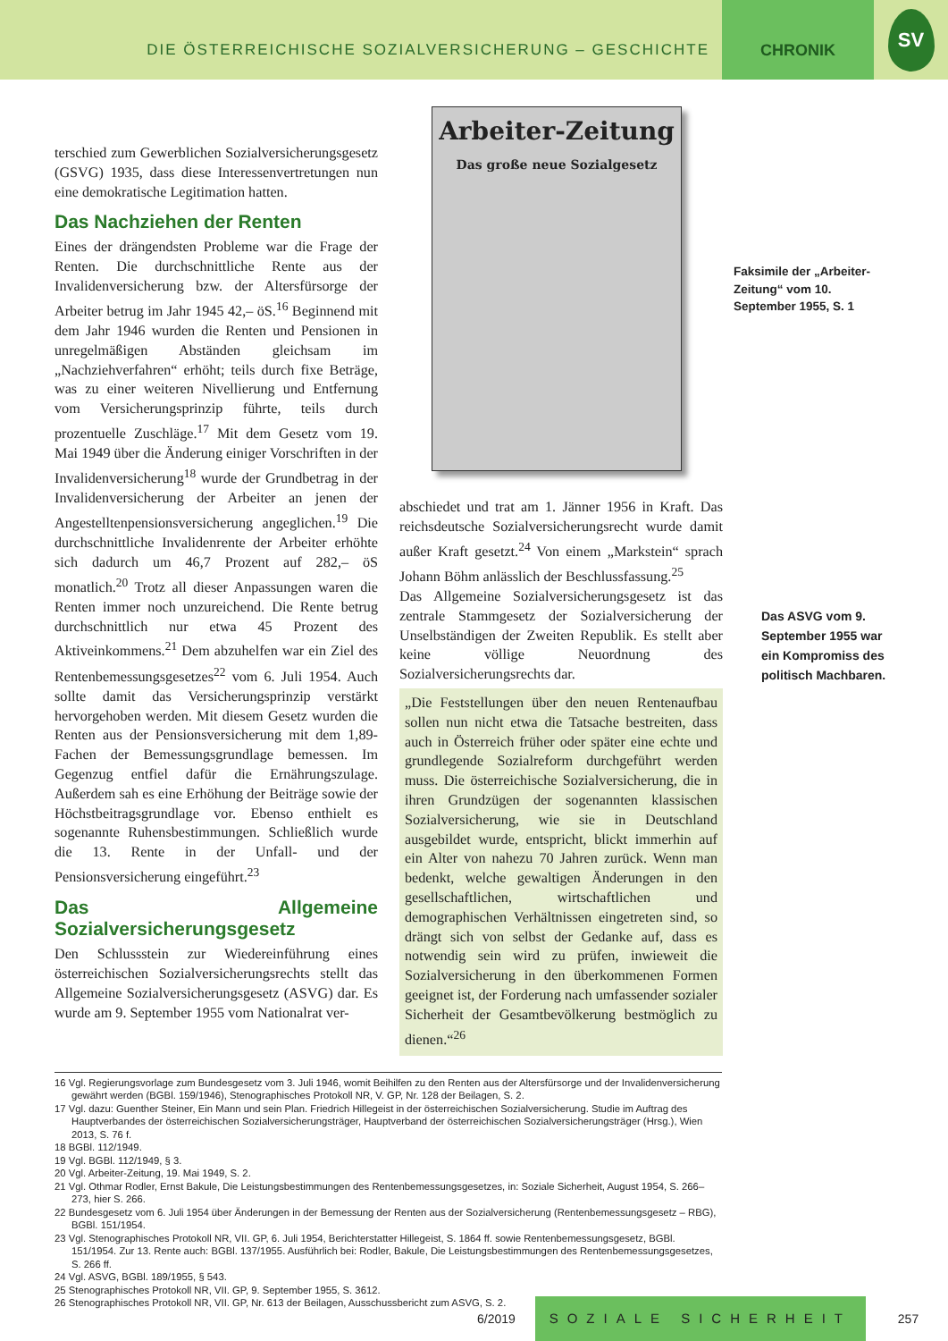DIE ÖSTERREICHISCHE SOZIALVERSICHERUNG – GESCHICHTE
CHRONIK
SV
terschied zum Gewerblichen Sozialversicherungsgesetz (GSVG) 1935, dass diese Interessenvertretungen nun eine demokratische Legitimation hatten.
Das Nachziehen der Renten
Eines der drängendsten Probleme war die Frage der Renten. Die durchschnittliche Rente aus der Invalidenversicherung bzw. der Altersfürsorge der Arbeiter betrug im Jahr 1945 42,– öS.<sup>16</sup> Beginnend mit dem Jahr 1946 wurden die Renten und Pensionen in unregelmäßigen Abständen gleichsam im „Nachziehverfahren“ erhöht; teils durch fixe Beträge, was zu einer weiteren Nivellierung und Entfernung vom Versicherungsprinzip führte, teils durch prozentuelle Zuschläge.<sup>17</sup> Mit dem Gesetz vom 19. Mai 1949 über die Änderung einiger Vorschriften in der Invalidenversicherung<sup>18</sup> wurde der Grundbetrag in der Invalidenversicherung der Arbeiter an jenen der Angestelltenpensionsversicherung angeglichen.<sup>19</sup> Die durchschnittliche Invalidenrente der Arbeiter erhöhte sich dadurch um 46,7 Prozent auf 282,– öS monatlich.<sup>20</sup> Trotz all dieser Anpassungen waren die Renten immer noch unzureichend. Die Rente betrug durchschnittlich nur etwa 45 Prozent des Aktiveinkommens.<sup>21</sup> Dem abzuhelfen war ein Ziel des Rentenbemessungsgesetzes<sup>22</sup> vom 6. Juli 1954. Auch sollte damit das Versicherungsprinzip verstärkt hervorgehoben werden. Mit diesem Gesetz wurden die Renten aus der Pensionsversicherung mit dem 1,89-Fachen der Bemessungsgrundlage bemessen. Im Gegenzug entfiel dafür die Ernährungszulage. Außerdem sah es eine Erhöhung der Beiträge sowie der Höchstbeitragsgrundlage vor. Ebenso enthielt es sogenannte Ruhensbestimmungen. Schließlich wurde die 13. Rente in der Unfall- und der Pensionsversicherung eingeführt.<sup>23</sup>
Das Allgemeine Sozialversicherungsgesetz
Den Schlussstein zur Wiedereinführung eines österreichischen Sozialversicherungsrechts stellt das Allgemeine Sozialversicherungsgesetz (ASVG) dar. Es wurde am 9. September 1955 vom Nationalrat ver-
Arbeiter-Zeitung
Das große neue Sozialgesetz
abschiedet und trat am 1. Jänner 1956 in Kraft. Das reichsdeutsche Sozialversicherungsrecht wurde damit außer Kraft gesetzt.<sup>24</sup> Von einem „Markstein“ sprach Johann Böhm anlässlich der Beschlussfassung.<sup>25</sup>
Das Allgemeine Sozialversicherungsgesetz ist das zentrale Stammgesetz der Sozialversicherung der Unselbständigen der Zweiten Republik. Es stellt aber keine völlige Neuordnung des Sozialversicherungsrechts dar.
„Die Feststellungen über den neuen Rentenaufbau sollen nun nicht etwa die Tatsache bestreiten, dass auch in Österreich früher oder später eine echte und grundlegende Sozialreform durchgeführt werden muss. Die österreichische Sozialversicherung, die in ihren Grundzügen der sogenannten klassischen Sozialversicherung, wie sie in Deutschland ausgebildet wurde, entspricht, blickt immerhin auf ein Alter von nahezu 70 Jahren zurück. Wenn man bedenkt, welche gewaltigen Änderungen in den gesellschaftlichen, wirtschaftlichen und demographischen Verhältnissen eingetreten sind, so drängt sich von selbst der Gedanke auf, dass es notwendig sein wird zu prüfen, inwieweit die Sozialversicherung in den überkommenen Formen geeignet ist, der Forderung nach umfassender sozialer Sicherheit der Gesamtbevölkerung bestmöglich zu dienen.“<sup>26</sup>
Faksimile der „Arbeiter-Zeitung“ vom 10. September 1955, S. 1
Das ASVG vom 9. September 1955 war ein Kompromiss des politisch Machbaren.
16 Vgl. Regierungsvorlage zum Bundesgesetz vom 3. Juli 1946, womit Beihilfen zu den Renten aus der Altersfürsorge und der Invalidenversicherung gewährt werden (BGBl. 159/1946), Stenographisches Protokoll NR, V. GP, Nr. 128 der Beilagen, S. 2.
17 Vgl. dazu: Guenther Steiner, Ein Mann und sein Plan. Friedrich Hillegeist in der österreichischen Sozialversicherung. Studie im Auftrag des Hauptverbandes der österreichischen Sozialversicherungsträger, Hauptverband der österreichischen Sozialversicherungsträger (Hrsg.), Wien 2013, S. 76 f.
18 BGBl. 112/1949.
19 Vgl. BGBl. 112/1949, § 3.
20 Vgl. Arbeiter-Zeitung, 19. Mai 1949, S. 2.
21 Vgl. Othmar Rodler, Ernst Bakule, Die Leistungsbestimmungen des Rentenbemessungsgesetzes, in: Soziale Sicherheit, August 1954, S. 266–273, hier S. 266.
22 Bundesgesetz vom 6. Juli 1954 über Änderungen in der Bemessung der Renten aus der Sozialversicherung (Rentenbemessungsgesetz – RBG), BGBl. 151/1954.
23 Vgl. Stenographisches Protokoll NR, VII. GP, 6. Juli 1954, Berichterstatter Hillegeist, S. 1864 ff. sowie Rentenbemessungsgesetz, BGBl. 151/1954. Zur 13. Rente auch: BGBl. 137/1955. Ausführlich bei: Rodler, Bakule, Die Leistungsbestimmungen des Rentenbemessungsgesetzes, S. 266 ff.
24 Vgl. ASVG, BGBl. 189/1955, § 543.
25 Stenographisches Protokoll NR, VII. GP, 9. September 1955, S. 3612.
26 Stenographisches Protokoll NR, VII. GP, Nr. 613 der Beilagen, Ausschussbericht zum ASVG, S. 2.
6/2019 SOZIALE SICHERHEIT 257